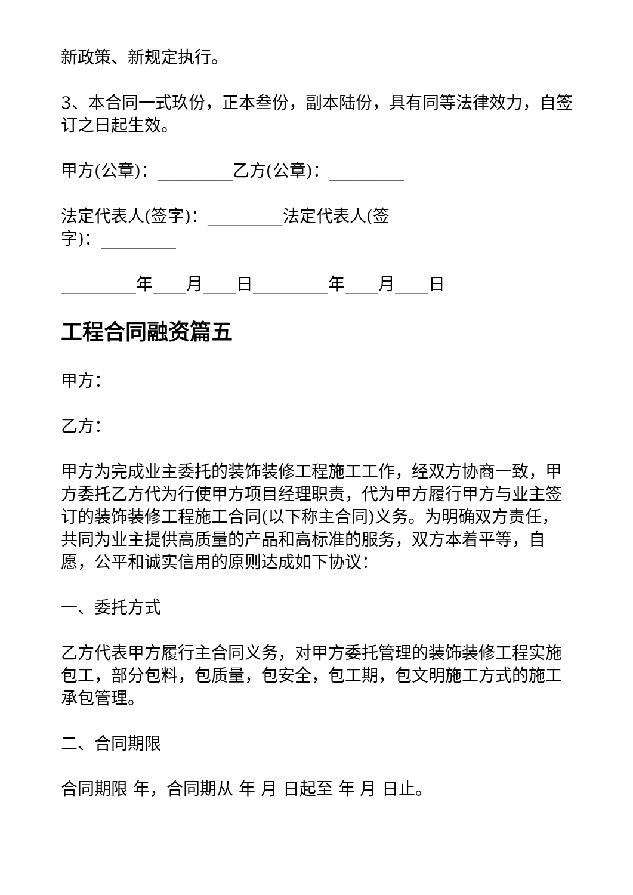新政策、新规定执行。
3、本合同一式玖份，正本叁份，副本陆份，具有同等法律效力，自签订之日起生效。
甲方(公章)：_________乙方(公章)：_________
法定代表人(签字)：_________法定代表人(签
字)：_________
_________年____月____日_________年____月____日
工程合同融资篇五
甲方：
乙方：
甲方为完成业主委托的装饰装修工程施工工作，经双方协商一致，甲方委托乙方代为行使甲方项目经理职责，代为甲方履行甲方与业主签订的装饰装修工程施工合同(以下称主合同)义务。为明确双方责任，共同为业主提供高质量的产品和高标准的服务，双方本着平等，自愿，公平和诚实信用的原则达成如下协议：
一、委托方式
乙方代表甲方履行主合同义务，对甲方委托管理的装饰装修工程实施包工，部分包料，包质量，包安全，包工期，包文明施工方式的施工承包管理。
二、合同期限
合同期限 年，合同期从 年 月 日起至 年 月 日止。